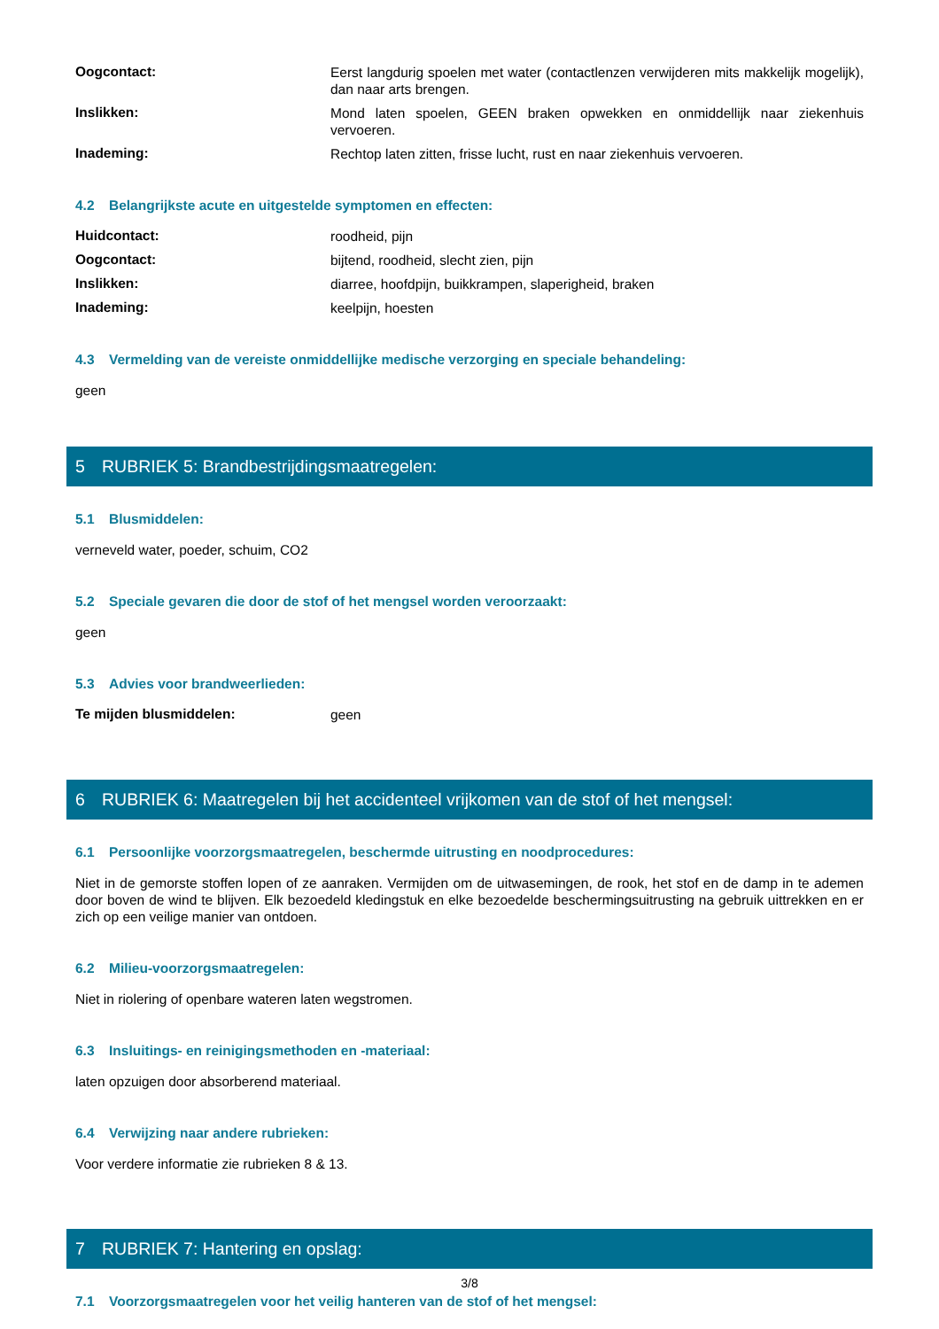Oogcontact:
Eerst langdurig spoelen met water (contactlenzen verwijderen mits makkelijk mogelijk), dan naar arts brengen.
Inslikken:
Mond laten spoelen, GEEN braken opwekken en onmiddellijk naar ziekenhuis vervoeren.
Inademing:
Rechtop laten zitten, frisse lucht, rust en naar ziekenhuis vervoeren.
4.2 Belangrijkste acute en uitgestelde symptomen en effecten:
Huidcontact:
roodheid, pijn
Oogcontact:
bijtend, roodheid, slecht zien, pijn
Inslikken:
diarree, hoofdpijn, buikkrampen, slaperigheid, braken
Inademing:
keelpijn, hoesten
4.3 Vermelding van de vereiste onmiddellijke medische verzorging en speciale behandeling:
geen
5 RUBRIEK 5: Brandbestrijdingsmaatregelen:
5.1 Blusmiddelen:
verneveld water, poeder, schuim, CO2
5.2 Speciale gevaren die door de stof of het mengsel worden veroorzaakt:
geen
5.3 Advies voor brandweerlieden:
Te mijden blusmiddelen:
geen
6 RUBRIEK 6: Maatregelen bij het accidenteel vrijkomen van de stof of het mengsel:
6.1 Persoonlijke voorzorgsmaatregelen, beschermde uitrusting en noodprocedures:
Niet in de gemorste stoffen lopen of ze aanraken. Vermijden om de uitwasemingen, de rook, het stof en de damp in te ademen door boven de wind te blijven. Elk bezoedeld kledingstuk en elke bezoedelde beschermingsuitrusting na gebruik uittrekken en er zich op een veilige manier van ontdoen.
6.2 Milieu-voorzorgsmaatregelen:
Niet in riolering of openbare wateren laten wegstromen.
6.3 Insluitings- en reinigingsmethoden en -materiaal:
laten opzuigen door absorberend materiaal.
6.4 Verwijzing naar andere rubrieken:
Voor verdere informatie zie rubrieken 8 & 13.
7 RUBRIEK 7: Hantering en opslag:
7.1 Voorzorgsmaatregelen voor het veilig hanteren van de stof of het mengsel:
3/8